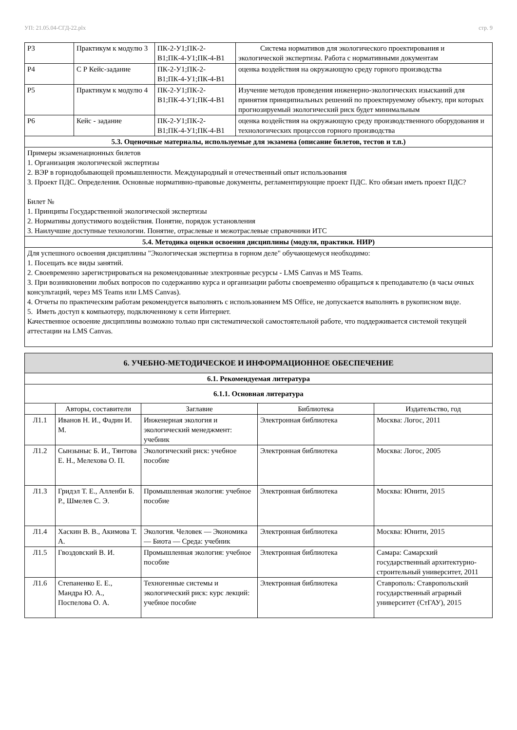УП: 21.05.04-СГД-22.plx стр. 9
| Р3 | Практикум к модулю 3 | ПК-2-У1;ПК-2-В1;ПК-4-У1;ПК-4-В1 | Система нормативов для экологического проектирования и экологической экспертизы. Работа с нормативными документам |
| Р4 | С Р Кейс-задание | ПК-2-У1;ПК-2-В1;ПК-4-У1;ПК-4-В1 | оценка воздействия на окружающую среду горного производства |
| Р5 | Практикум к модулю 4 | ПК-2-У1;ПК-2-В1;ПК-4-У1;ПК-4-В1 | Изучение методов проведения инженерно-экологических изысканий для принятия принципиальных решений по проектируемому объекту, при которых прогнозируемый экологический риск будет минимальным |
| Р6 | Кейс - задание | ПК-2-У1;ПК-2-В1;ПК-4-У1;ПК-4-В1 | оценка воздействия на окружающую среду производственного оборудования и технологических процессов горного производства |
| 5.3. Оценочные материалы, используемые для экзамена (описание билетов, тестов и т.п.) | | | |
| Примеры экзаменационных билетов 1. Организация экологической экспертизы 2. ВЭР в горнодобывающей промышленности. Международный и отечественный опыт использования 3. Проект ПДС. Определения. Основные нормативно-правовые документы, регламентирующие проект ПДС. Кто обязан иметь проект ПДС? Билет № 1. Принципы Государственной экологической экспертизы 2. Нормативы допустимого воздействия. Понятие, порядок установления 3. Наилучшие доступные технологии. Понятие, отраслевые и межотраслевые справочники ИТС | | | |
| 5.4. Методика оценки освоения дисциплины (модуля, практики. НИР) | | | |
| Для успешного освоения дисциплины "Экологическая экспертиза в горном деле" обучающемуся необходимо: 1. Посещать все виды занятий. 2. Своевременно зарегистрироваться на рекомендованные электронные ресурсы - LMS Canvas и MS Teams. 3. При возникновении любых вопросов по содержанию курса и организации работы своевременно обращаться к преподавателю (в часы очных консультаций, через MS Teams или LMS Canvas). 4. Отчеты по практическим работам рекомендуется выполнять с использованием MS Office, не допускается выполнять в рукописном виде. 5. Иметь доступ к компьютеру, подключенному к сети Интернет. Качественное освоение дисциплины возможно только при систематической самостоятельной работе, что поддерживается системой текущей аттестации на LMS Canvas. | | | |
| 6. УЧЕБНО-МЕТОДИЧЕСКОЕ И ИНФОРМАЦИОННОЕ ОБЕСПЕЧЕНИЕ | | | | |
| 6.1. Рекомендуемая литература | | | | |
| 6.1.1. Основная литература | | | | |
| | Авторы, составители | Заглавие | Библиотека | Издательство, год |
| Л1.1 | Иванов Н. И., Фадин И. М. | Инженерная экология и экологический менеджмент: учебник | Электронная библиотека | Москва: Логос, 2011 |
| Л1.2 | Сынзыныс Б. И., Тянтова Е. Н., Мелехова О. П. | Экологический риск: учебное пособие | Электронная библиотека | Москва: Логос, 2005 |
| Л1.3 | Гридэл Т. Е., Алленби Б. Р., Шмелев С. Э. | Промышленная экология: учебное пособие | Электронная библиотека | Москва: Юнити, 2015 |
| Л1.4 | Хаскин В. В., Акимова Т. А. | Экология. Человек — Экономика — Биота — Среда: учебник | Электронная библиотека | Москва: Юнити, 2015 |
| Л1.5 | Гвоздовский В. И. | Промышленная экология: учебное пособие | Электронная библиотека | Самара: Самарский государственный архитектурно-строительный университет, 2011 |
| Л1.6 | Степаненко Е. Е., Мандра Ю. А., Поспелова О. А. | Техногенные системы и экологический риск: курс лекций: учебное пособие | Электронная библиотека | Ставрополь: Ставропольский государственный аграрный университет (СтГАУ), 2015 |